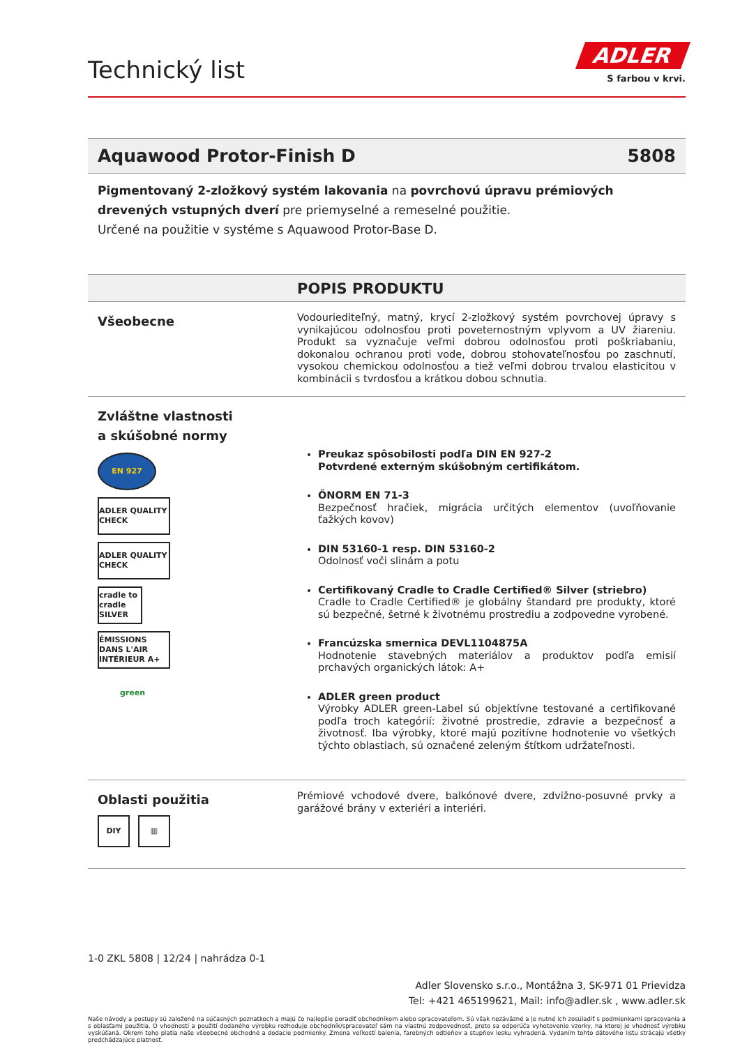Technický list
ADLER
S farbou v krvi.
Aquawood Protor-Finish D 5808
Pigmentovaný 2-zložkový systém lakovania na povrchovú úpravu prémiových drevených vstupných dverí pre priemyselné a remeselné použitie.
Určené na použitie v systéme s Aquawood Protor-Base D.
POPIS PRODUKTU
Všeobecne
Vodouriediteľný, matný, krycí 2-zložkový systém povrchovej úpravy s vynikajúcou odolnosťou proti poveternostným vplyvom a UV žiareniu. Produkt sa vyznačuje veľmi dobrou odolnosťou proti poškriabaniu, dokonalou ochranou proti vode, dobrou stohovateľnosťou po zaschnutí, vysokou chemickou odolnosťou a tiež veľmi dobrou trvalou elasticitou v kombinácii s tvrdosťou a krátkou dobou schnutia.
Zvláštne vlastnosti
a skúšobné normy
EN 927
ADLER QUALITY CHECK
ADLER QUALITY CHECK
cradle to cradle SILVER
ÉMISSIONS DANS L'AIR INTÉRIEUR A+
green
Preukaz spôsobilosti podľa DIN EN 927-2
Potvrdené externým skúšobným certifikátom.
ÖNORM EN 71-3
Bezpečnosť hračiek, migrácia určitých elementov (uvoľňovanie ťažkých kovov)
DIN 53160-1 resp. DIN 53160-2
Odolnosť voči slinám a potu
Certifikovaný Cradle to Cradle Certified® Silver (striebro)
Cradle to Cradle Certified® je globálny štandard pre produkty, ktoré sú bezpečné, šetrné k životnému prostrediu a zodpovedne vyrobené.
Francúzska smernica DEVL1104875A
Hodnotenie stavebných materiálov a produktov podľa emisií prchavých organických látok: A+
ADLER green product
Výrobky ADLER green-Label sú objektívne testované a certifikované podľa troch kategórií: životné prostredie, zdravie a bezpečnosť a životnosť. Iba výrobky, ktoré majú pozitívne hodnotenie vo všetkých týchto oblastiach, sú označené zeleným štítkom udržateľnosti.
Oblasti použitia
DIY ▥
Prémiové vchodové dvere, balkónové dvere, zdvižno-posuvné prvky a garážové brány v exteriéri a interiéri.
1-0 ZKL 5808 | 12/24 | nahrádza 0-1
Adler Slovensko s.r.o., Montážna 3, SK-971 01 Prievidza
Tel: +421 465199621, Mail: info@adler.sk , www.adler.sk
Naše návody a postupy sú založené na súčasných poznatkoch a majú čo najlepšie poradiť obchodníkom alebo spracovateľom. Sú však nezáväzné a je nutné ich zosúladiť s podmienkami spracovania a s oblasťami použitia. O vhodnosti a použití dodaného výrobku rozhoduje obchodník/spracovateľ sám na vlastnú zodpovednosť, preto sa odporúča vyhotovenie vzorky, na ktorej je vhodnosť výrobku vyskúšaná. Okrem toho platia naše všeobecné obchodné a dodacie podmienky. Zmena veľkostí balenia, farebných odtieňov a stupňov lesku vyhradená. Vydaním tohto dátového listu strácajú všetky predchádzajúce platnosť.